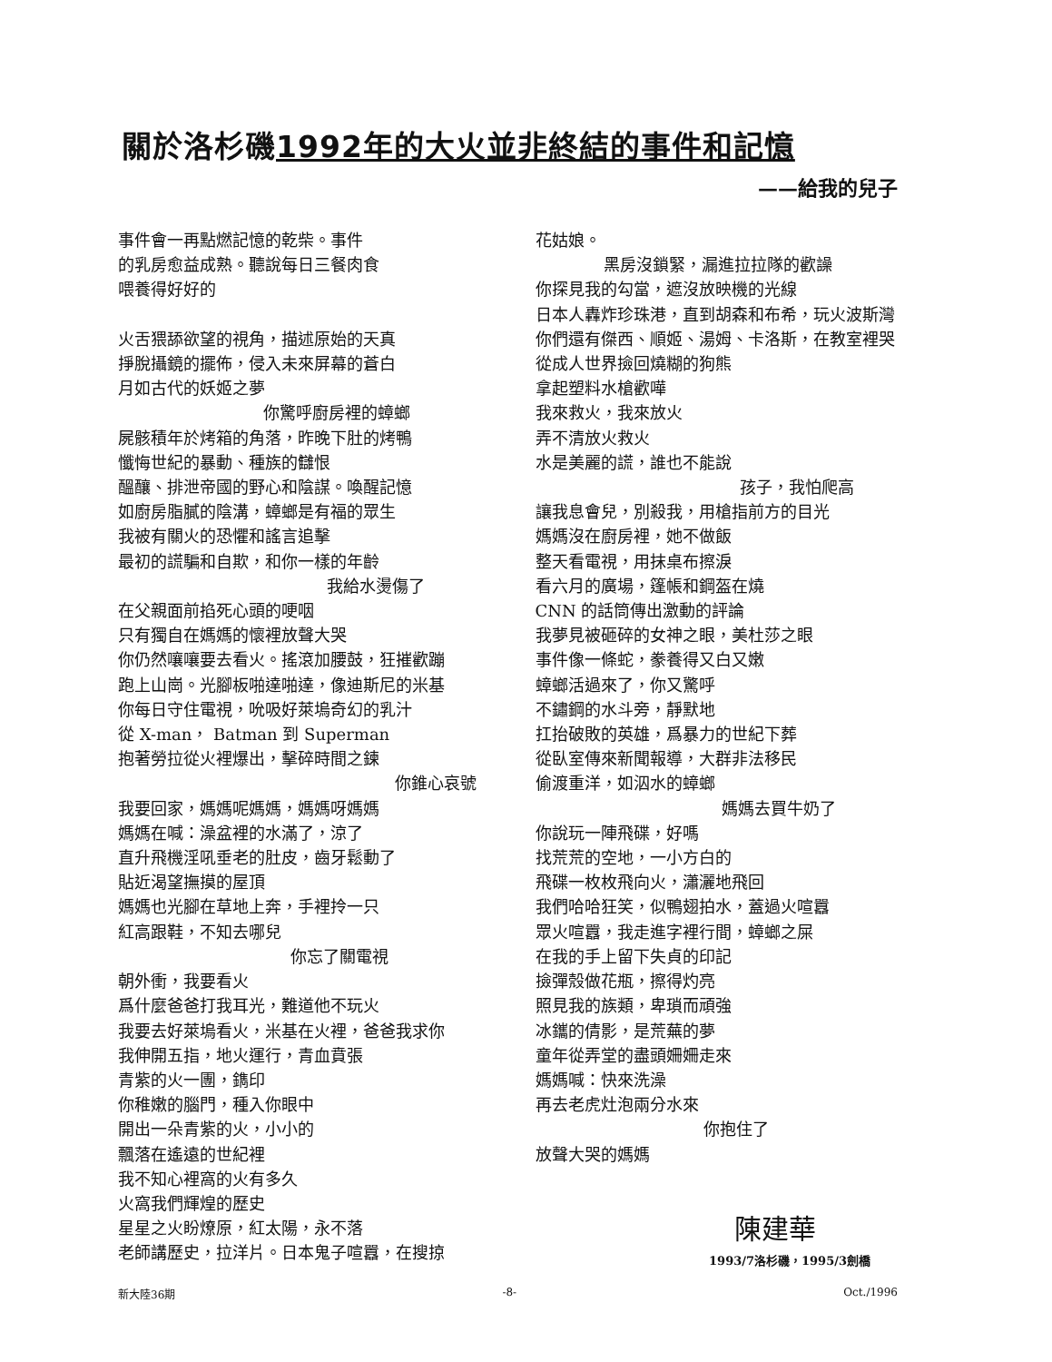關於洛杉磯1992年的大火並非終結的事件和記憶
——給我的兒子
事件會一再點燃記憶的乾柴。事件
的乳房愈益成熟。聽說每日三餐肉食
喂養得好好的
火舌猥舔欲望的視角，描述原始的天真
掙脫攝鏡的擺佈，侵入未來屏幕的蒼白
月如古代的妖姬之夢
你驚呼廚房裡的蟑螂
屍骸積年於烤箱的角落，昨晚下肚的烤鴨
懺悔世紀的暴動、種族的讎恨
醞釀、排泄帝國的野心和陰謀。喚醒記憶
如廚房脂膩的陰溝，蟑螂是有福的眾生
我被有關火的恐懼和謠言追擊
最初的謊騙和自欺，和你一樣的年齡
我給水燙傷了
在父親面前掐死心頭的哽咽
只有獨自在媽媽的懷裡放聲大哭
你仍然嚷嚷要去看火。搖滾加腰鼓，狂摧歡蹦
跑上山崗。光腳板啪達啪達，像迪斯尼的米基
你每日守住電視，吮吸好萊塢奇幻的乳汁
從 X-man， Batman 到 Superman
抱著勞拉從火裡爆出，擊碎時間之鍊
你錐心哀號
我要回家，媽媽呢媽媽，媽媽呀媽媽
媽媽在喊：澡盆裡的水滿了，涼了
直升飛機淫吼垂老的肚皮，齒牙鬆動了
貼近渴望撫摸的屋頂
媽媽也光腳在草地上奔，手裡拎一只
紅高跟鞋，不知去哪兒
你忘了關電視
朝外衝，我要看火
爲什麼爸爸打我耳光，難道他不玩火
我要去好萊塢看火，米基在火裡，爸爸我求你
我伸開五指，地火運行，青血賁張
青紫的火一團，鐫印
你稚嫩的腦門，種入你眼中
開出一朵青紫的火，小小的
飄落在遙遠的世紀裡
我不知心裡窩的火有多久
火窩我們輝煌的歷史
星星之火盼燎原，紅太陽，永不落
老師講歷史，拉洋片。日本鬼子喧囂，在搜掠
花姑娘。
黑房沒鎖緊，漏進拉拉隊的歡譟
你探見我的勾當，遮沒放映機的光線
日本人轟炸珍珠港，直到胡森和布希，玩火波斯灣
你們還有傑西、順姬、湯姆、卡洛斯，在教室裡哭
從成人世界撿回燒糊的狗熊
拿起塑料水槍歡嘩
我來救火，我來放火
弄不清放火救火
水是美麗的謊，誰也不能說
孩子，我怕爬高
讓我息會兒，別殺我，用槍指前方的目光
媽媽沒在廚房裡，她不做飯
整天看電視，用抹桌布擦淚
看六月的廣場，篷帳和鋼盔在燒
CNN 的話筒傳出激動的評論
我夢見被砸碎的女神之眼，美杜莎之眼
事件像一條蛇，豢養得又白又嫩
蟑螂活過來了，你又驚呼
不鏽鋼的水斗旁，靜默地
扛抬破敗的英雄，爲暴力的世紀下葬
從臥室傳來新聞報導，大群非法移民
偷渡重洋，如泅水的蟑螂
媽媽去買牛奶了
你說玩一陣飛碟，好嗎
找荒荒的空地，一小方白的
飛碟一枚枚飛向火，瀟灑地飛回
我們哈哈狂笑，似鴨翅拍水，蓋過火喧囂
眾火喧囂，我走進字裡行間，蟑螂之屎
在我的手上留下失貞的印記
撿彈殼做花瓶，擦得灼亮
照見我的族類，卑瑣而頑強
冰鑴的倩影，是荒蕪的夢
童年從弄堂的盡頭姍姍走來
媽媽喊：快來洗澡
再去老虎灶泡兩分水來
你抱住了
放聲大哭的媽媽
陳建華
1993/7洛杉磯，1995/3劍橋
新大陸36期 -8- Oct./1996